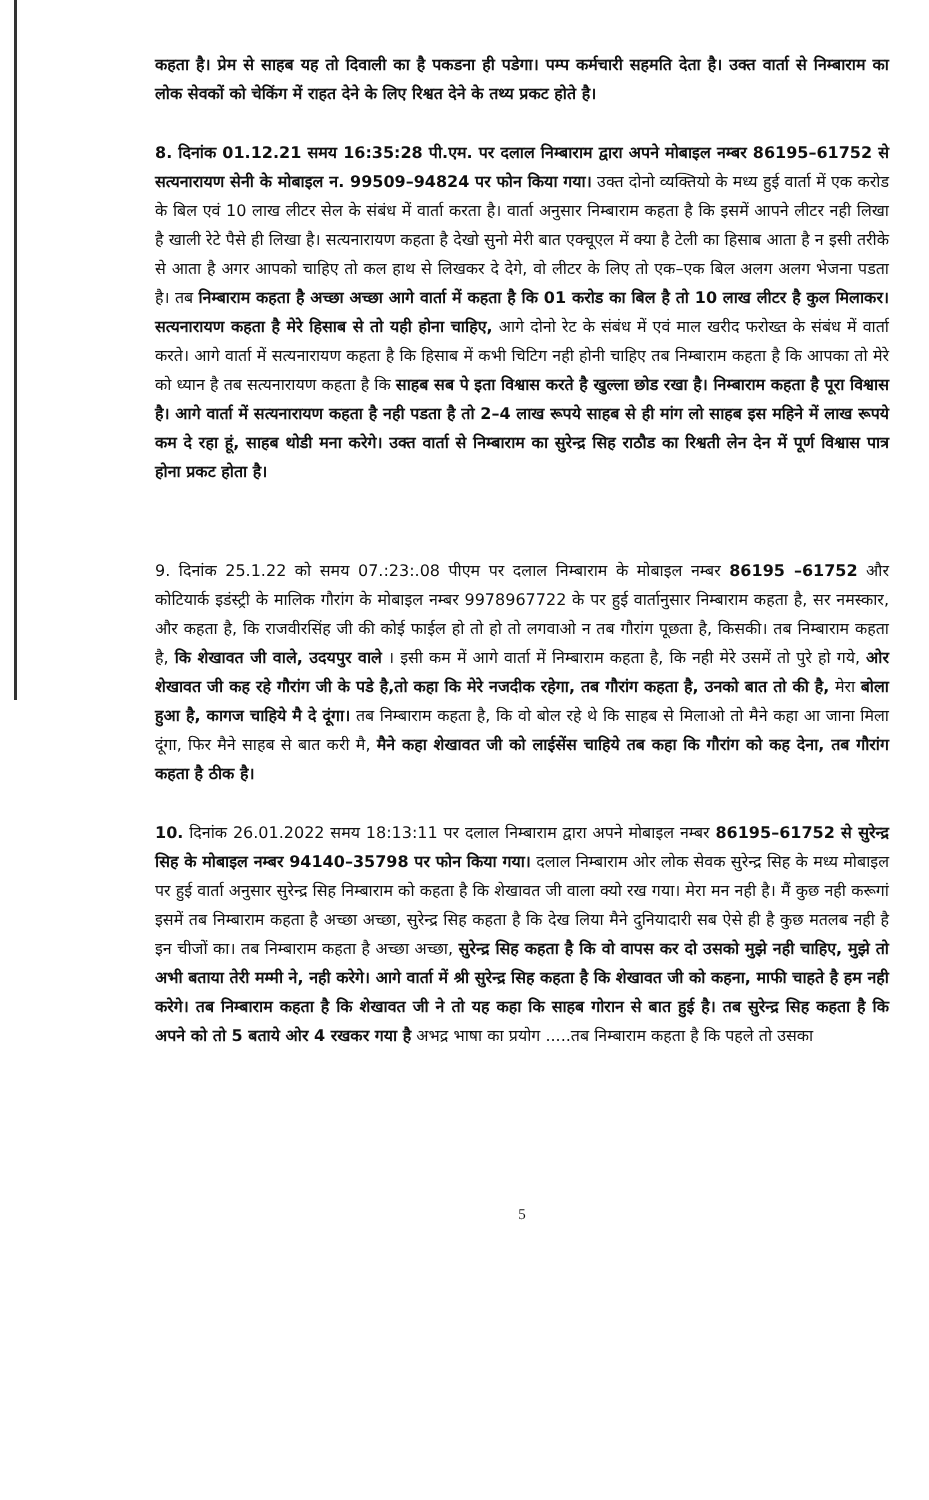कहता है। प्रेम से साहब यह तो दिवाली का है पकडना ही पडेगा। पम्प कर्मचारी सहमति देता है। उक्त वार्ता से निम्बाराम का लोक सेवकों को चेकिंग में राहत देने के लिए रिश्वत देने के तथ्य प्रकट होते है।
8. दिनांक 01.12.21 समय 16:35:28 पी.एम. पर दलाल निम्बाराम द्वारा अपने मोबाइल नम्बर 86195–61752 से सत्यनारायण सेनी के मोबाइल न. 99509–94824 पर फोन किया गया। उक्त दोनो व्यक्तियो के मध्य हुई वार्ता में एक करोड के बिल एवं 10 लाख लीटर सेल के संबंध में वार्ता करता है। वार्ता अनुसार निम्बाराम कहता है कि इसमें आपने लीटर नही लिखा है खाली रेटे पैसे ही लिखा है। सत्यनारायण कहता है देखो सुनो मेरी बात एक्चूएल में क्या है टेली का हिसाब आता है न इसी तरीके से आता है अगर आपको चाहिए तो कल हाथ से लिखकर दे देगे, वो लीटर के लिए तो एक–एक बिल अलग अलग भेजना पडता है। तब निम्बाराम कहता है अच्छा अच्छा आगे वार्ता में कहता है कि 01 करोड का बिल है तो 10 लाख लीटर है कुल मिलाकर। सत्यनारायण कहता है मेरे हिसाब से तो यही होना चाहिए, आगे दोनो रेट के संबंध में एवं माल खरीद फरोख्त के संबंध में वार्ता करते। आगे वार्ता में सत्यनारायण कहता है कि हिसाब में कभी चिटिग नही होनी चाहिए तब निम्बाराम कहता है कि आपका तो मेरे को ध्यान है तब सत्यनारायण कहता है कि साहब सब पे इता विश्वास करते है खुल्ला छोड रखा है। निम्बाराम कहता है पूरा विश्वास है। आगे वार्ता में सत्यनारायण कहता है नही पडता है तो 2–4 लाख रूपये साहब से ही मांग लो साहब इस महिने में लाख रूपये कम दे रहा हूं, साहब थोडी मना करेगे। उक्त वार्ता से निम्बाराम का सुरेन्द्र सिह राठौड का रिश्वती लेन देन में पूर्ण विश्वास पात्र होना प्रकट होता है।
9. दिनांक 25.1.22 को समय 07.:23:.08 पीएम पर दलाल निम्बाराम के मोबाइल नम्बर 86195 –61752 और कोटियार्क इडंस्ट्री के मालिक गौरांग के मोबाइल नम्बर 9978967722 के पर हुई वार्तानुसार निम्बाराम कहता है, सर नमस्कार, और कहता है, कि राजवीरसिंह जी की कोई फाईल हो तो हो तो लगवाओ न तब गौरांग पूछता है, किसकी। तब निम्बाराम कहता है, कि शेखावत जी वाले, उदयपुर वाले । इसी कम में आगे वार्ता में निम्बाराम कहता है, कि नही मेरे उसमें तो पुरे हो गये, ओर शेखावत जी कह रहे गौरांग जी के पडे है,तो कहा कि मेरे नजदीक रहेगा, तब गौरांग कहता है, उनको बात तो की है, मेरा बोला हुआ है, कागज चाहिये मै दे दूंगा। तब निम्बाराम कहता है, कि वो बोल रहे थे कि साहब से मिलाओ तो मैने कहा आ जाना मिला दूंगा, फिर मैने साहब से बात करी मै, मैने कहा शेखावत जी को लाईसेंस चाहिये तब कहा कि गौरांग को कह देना, तब गौरांग कहता है ठीक है।
10. दिनांक 26.01.2022 समय 18:13:11 पर दलाल निम्बाराम द्वारा अपने मोबाइल नम्बर 86195–61752 से सुरेन्द्र सिह के मोबाइल नम्बर 94140–35798 पर फोन किया गया। दलाल निम्बाराम ओर लोक सेवक सुरेन्द्र सिह के मध्य मोबाइल पर हुई वार्ता अनुसार सुरेन्द्र सिह निम्बाराम को कहता है कि शेखावत जी वाला क्यो रख गया। मेरा मन नही है। मैं कुछ नही करूगां इसमें तब निम्बाराम कहता है अच्छा अच्छा, सुरेन्द्र सिह कहता है कि देख लिया मैने दुनियादारी सब ऐसे ही है कुछ मतलब नही है इन चीजों का। तब निम्बाराम कहता है अच्छा अच्छा, सुरेन्द्र सिह कहता है कि वो वापस कर दो उसको मुझे नही चाहिए, मुझे तो अभी बताया तेरी मम्मी ने, नही करेगे। आगे वार्ता में श्री सुरेन्द्र सिह कहता है कि शेखावत जी को कहना, माफी चाहते है हम नही करेगे। तब निम्बाराम कहता है कि शेखावत जी ने तो यह कहा कि साहब गोरान से बात हुई है। तब सुरेन्द्र सिह कहता है कि अपने को तो 5 बताये ओर 4 रखकर गया है अभद्र भाषा का प्रयोग .....तब निम्बाराम कहता है कि पहले तो उसका
5